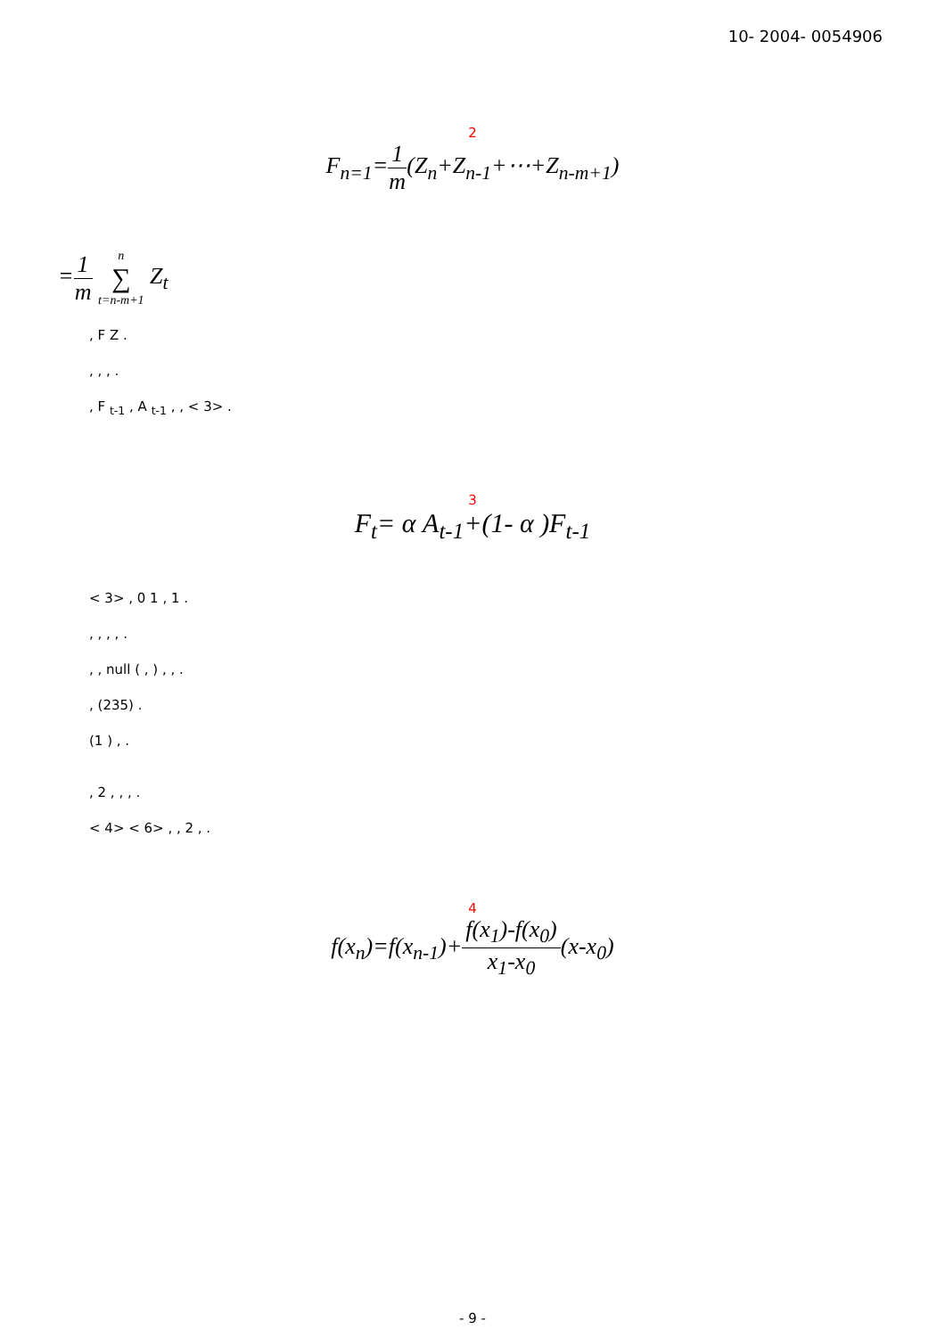10- 2004- 0054906
2
F<sub>n=1</sub>=1 m(Z<sub>n</sub>+Z<sub>n-1</sub>+⋯+Z<sub>n-m+1</sub>)
=1 m n ∑ t=n-m+1 Z<sub>t</sub>
, F Z .
, , , .
, F <sub>t-1</sub> , A <sub>t-1</sub> , , < 3> .
3
F<sub>t</sub>= α A<sub>t-1</sub>+(1- α )F<sub>t-1</sub>
< 3> , 0 1 , 1 .
, , , , .
, , null ( , ) , , .
, (235) .
(1 ) , .
, 2 , , , .
< 4> < 6> , , 2 , .
4
f(x<sub>n</sub>)=f(x<sub>n-1</sub>)+f(x<sub>1</sub>)-f(x<sub>0</sub>) x<sub>1</sub>-x<sub>0</sub>(x-x<sub>0</sub>)
- 9 -